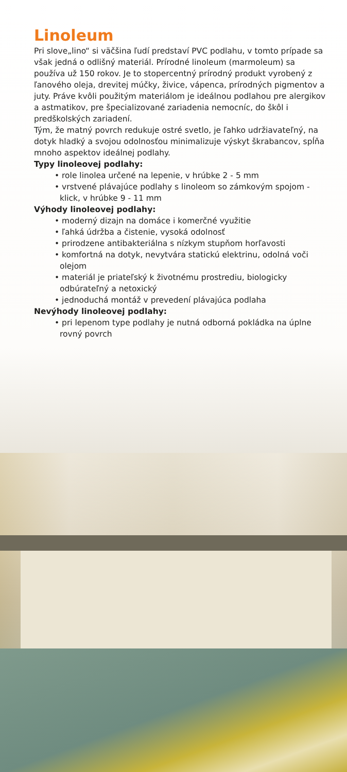Linoleum
Pri slove„lino“ si väčšina ľudí predstaví PVC podlahu, v tomto prípade sa však jedná o odlišný materiál. Prírodné linoleum (marmoleum) sa používa už 150 rokov. Je to stopercentný prírodný produkt vyrobený z ľanového oleja, drevitej múčky, živice, vápenca, prírodných pigmentov a juty. Práve kvôli použitým materiálom je ideálnou podlahou pre alergikov a astmatikov, pre špecializované zariadenia nemocníc, do škôl i predškolských zariadení.
Tým, že matný povrch redukuje ostré svetlo, je ľahko udržiavateľný, na dotyk hladký a svojou odolnosťou minimalizuje výskyt škrabancov, spĺňa mnoho aspektov ideálnej podlahy.
Typy linoleovej podlahy:
• role linolea určené na lepenie, v hrúbke 2 - 5 mm
• vrstvené plávajúce podlahy s linoleom so zámkovým spojom - klick, v hrúbke 9 - 11 mm
Výhody linoleovej podlahy:
• moderný dizajn na domáce i komerčné využitie
• ľahká údržba a čistenie, vysoká odolnosť
• prirodzene antibakteriálna s nízkym stupňom horľavosti
• komfortná na dotyk, nevytvára statickú elektrinu, odolná voči olejom
• materiál je priateľský k životnému prostrediu, biologicky odbúrateľný a netoxický
• jednoduchá montáž v prevedení plávajúca podlaha
Nevýhody linoleovej podlahy:
• pri lepenom type podlahy je nutná odborná pokládka na úplne rovný povrch